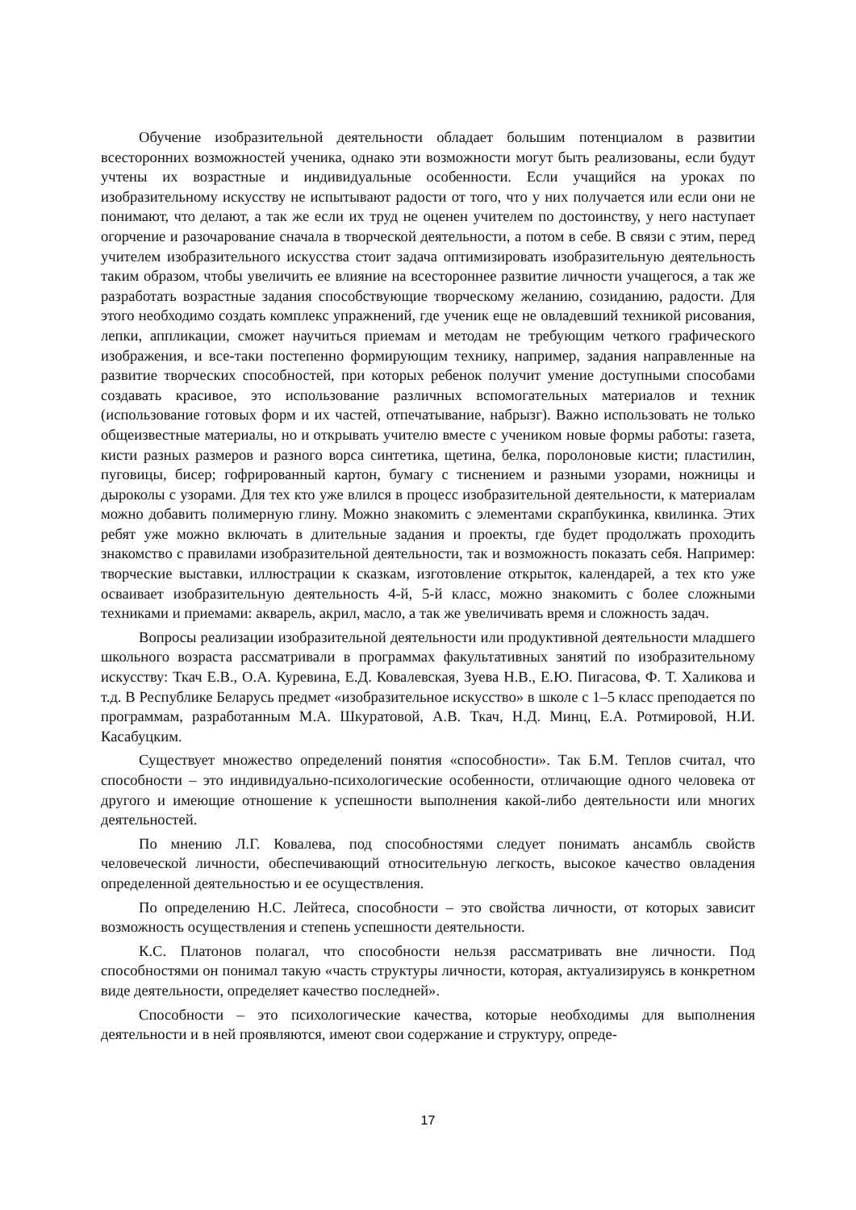Обучение изобразительной деятельности обладает большим потенциалом в развитии всесторонних возможностей ученика, однако эти возможности могут быть реализованы, если будут учтены их возрастные и индивидуальные особенности. Если учащийся на уроках по изобразительному искусству не испытывают радости от того, что у них получается или если они не понимают, что делают, а так же если их труд не оценен учителем по достоинству, у него наступает огорчение и разочарование сначала в творческой деятельности, а потом в себе. В связи с этим, перед учителем изобразительного искусства стоит задача оптимизировать изобразительную деятельность таким образом, чтобы увеличить ее влияние на всестороннее развитие личности учащегося, а так же разработать возрастные задания способствующие творческому желанию, созиданию, радости. Для этого необходимо создать комплекс упражнений, где ученик еще не овладевший техникой рисования, лепки, аппликации, сможет научиться приемам и методам не требующим четкого графического изображения, и все-таки постепенно формирующим технику, например, задания направленные на развитие творческих способностей, при которых ребенок получит умение доступными способами создавать красивое, это использование различных вспомогательных материалов и техник (использование готовых форм и их частей, отпечатывание, набрызг). Важно использовать не только общеизвестные материалы, но и открывать учителю вместе с учеником новые формы работы: газета, кисти разных размеров и разного ворса синтетика, щетина, белка, поролоновые кисти; пластилин, пуговицы, бисер; гофрированный картон, бумагу с тиснением и разными узорами, ножницы и дыроколы с узорами. Для тех кто уже влился в процесс изобразительной деятельности, к материалам можно добавить полимерную глину. Можно знакомить с элементами скрапбукинка, квилинка. Этих ребят уже можно включать в длительные задания и проекты, где будет продолжать проходить знакомство с правилами изобразительной деятельности, так и возможность показать себя. Например: творческие выставки, иллюстрации к сказкам, изготовление открыток, календарей, а тех кто уже осваивает изобразительную деятельность 4-й, 5-й класс, можно знакомить с более сложными техниками и приемами: акварель, акрил, масло, а так же увеличивать время и сложность задач.
Вопросы реализации изобразительной деятельности или продуктивной деятельности младшего школьного возраста рассматривали в программах факультативных занятий по изобразительному искусству: Ткач Е.В., О.А. Куревина, Е.Д. Ковалевская, Зуева Н.В., Е.Ю. Пигасова, Ф. Т. Халикова и т.д. В Республике Беларусь предмет «изобразительное искусство» в школе с 1–5 класс преподается по программам, разработанным М.А. Шкуратовой, А.В. Ткач, Н.Д. Минц, Е.А. Ротмировой, Н.И. Касабуцким.
Существует множество определений понятия «способности». Так Б.М. Теплов считал, что способности – это индивидуально-психологические особенности, отличающие одного человека от другого и имеющие отношение к успешности выполнения какой-либо деятельности или многих деятельностей.
По мнению Л.Г. Ковалева, под способностями следует понимать ансамбль свойств человеческой личности, обеспечивающий относительную легкость, высокое качество овладения определенной деятельностью и ее осуществления.
По определению Н.С. Лейтеса, способности – это свойства личности, от которых зависит возможность осуществления и степень успешности деятельности.
К.С. Платонов полагал, что способности нельзя рассматривать вне личности. Под способностями он понимал такую «часть структуры личности, которая, актуализируясь в конкретном виде деятельности, определяет качество последней».
Способности – это психологические качества, которые необходимы для выполнения деятельности и в ней проявляются, имеют свои содержание и структуру, опреде-
17